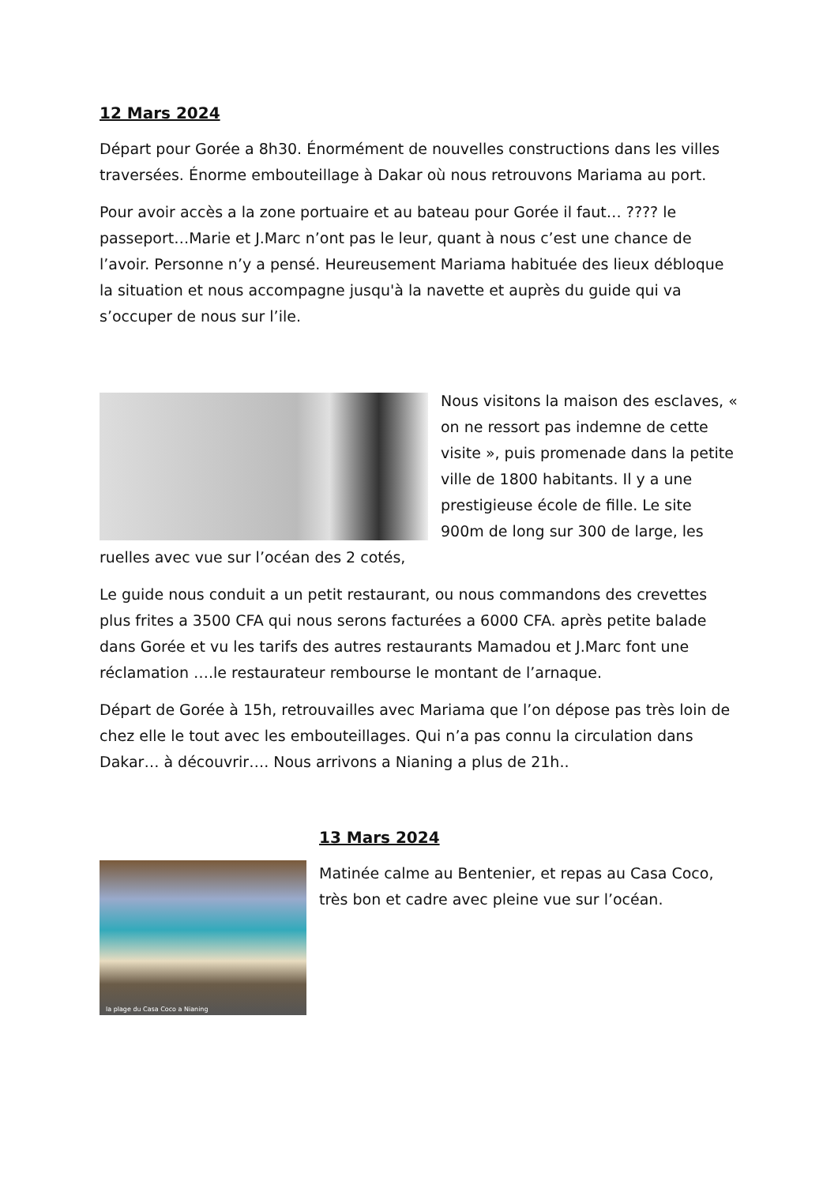12 Mars 2024
Départ pour Gorée a 8h30. Énormément de nouvelles constructions dans les villes traversées. Énorme embouteillage à Dakar où nous retrouvons Mariama au port.
Pour avoir accès a la zone portuaire et au bateau pour Gorée il faut… ???? le passeport…Marie et J.Marc n’ont pas le leur, quant à nous c’est une chance de l’avoir. Personne n’y a pensé. Heureusement Mariama habituée des lieux débloque la situation et nous accompagne jusqu'à la navette et auprès du guide qui va s’occuper de nous sur l’ile.
Nous visitons la maison des esclaves, « on ne ressort pas indemne de cette visite », puis promenade dans la petite ville de 1800 habitants. Il y a une prestigieuse école de fille. Le site 900m de long sur 300 de large, les ruelles avec vue sur l’océan des 2 cotés,
Le guide nous conduit a un petit restaurant, ou nous commandons des crevettes plus frites a 3500 CFA qui nous serons facturées a 6000 CFA. après petite balade dans Gorée et vu les tarifs des autres restaurants Mamadou et J.Marc font une réclamation ….le restaurateur rembourse le montant de l’arnaque.
Départ de Gorée à 15h, retrouvailles avec Mariama que l’on dépose pas très loin de chez elle le tout avec les embouteillages. Qui n’a pas connu la circulation dans Dakar… à découvrir…. Nous arrivons a Nianing a plus de 21h..
13 Mars 2024
la plage du Casa Coco a Nianing
Matinée calme au Bentenier, et repas au Casa Coco, très bon et cadre avec pleine vue sur l’océan.